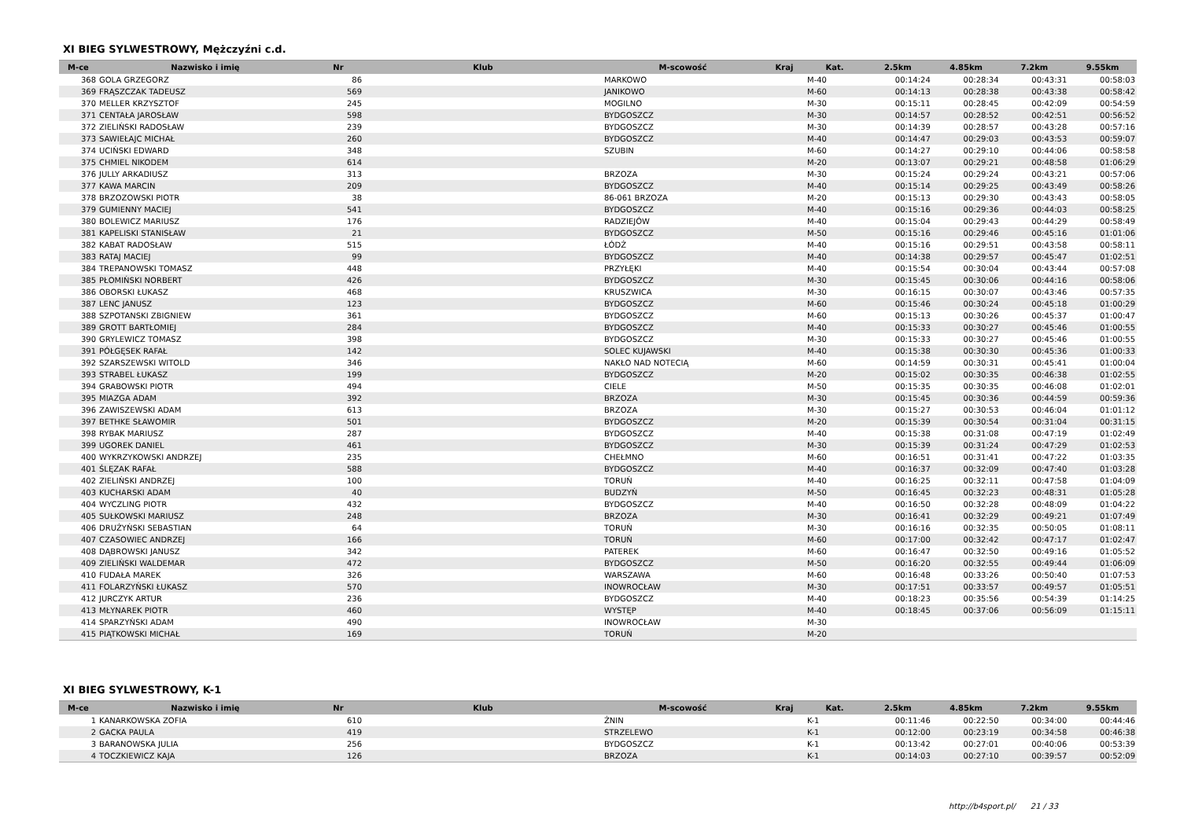XI BIEG SYLWESTROWY, Mężczyźni c.d.
| M-ce | Nazwisko i imię | Nr | Klub | M-scowość | Kraj | Kat. | 2.5km | 4.85km | 7.2km | 9.55km |
| --- | --- | --- | --- | --- | --- | --- | --- | --- | --- | --- |
| 368 | GOLA GRZEGORZ | 86 | | MARKOWO | | M-40 | 00:14:24 | 00:28:34 | 00:43:31 | 00:58:03 |
| 369 | FRĄSZCZAK TADEUSZ | 569 | | JANIKOWO | | M-60 | 00:14:13 | 00:28:38 | 00:43:38 | 00:58:42 |
| 370 | MELLER KRZYSZTOF | 245 | | MOGILNO | | M-30 | 00:15:11 | 00:28:45 | 00:42:09 | 00:54:59 |
| 371 | CENTAŁA JAROSŁAW | 598 | | BYDGOSZCZ | | M-30 | 00:14:57 | 00:28:52 | 00:42:51 | 00:56:52 |
| 372 | ZIELIŃSKI RADOSŁAW | 239 | | BYDGOSZCZ | | M-30 | 00:14:39 | 00:28:57 | 00:43:28 | 00:57:16 |
| 373 | SAWIEŁAJC MICHAŁ | 260 | | BYDGOSZCZ | | M-40 | 00:14:47 | 00:29:03 | 00:43:53 | 00:59:07 |
| 374 | UCIŃSKI EDWARD | 348 | | SZUBIN | | M-60 | 00:14:27 | 00:29:10 | 00:44:06 | 00:58:58 |
| 375 | CHMIEL NIKODEM | 614 | | | | M-20 | 00:13:07 | 00:29:21 | 00:48:58 | 01:06:29 |
| 376 | JULLY ARKADIUSZ | 313 | | BRZOZA | | M-30 | 00:15:24 | 00:29:24 | 00:43:21 | 00:57:06 |
| 377 | KAWA MARCIN | 209 | | BYDGOSZCZ | | M-40 | 00:15:14 | 00:29:25 | 00:43:49 | 00:58:26 |
| 378 | BRZOZOWSKI PIOTR | 38 | | 86-061 BRZOZA | | M-20 | 00:15:13 | 00:29:30 | 00:43:43 | 00:58:05 |
| 379 | GUMIENNY MACIEJ | 541 | | BYDGOSZCZ | | M-40 | 00:15:16 | 00:29:36 | 00:44:03 | 00:58:25 |
| 380 | BOLEWICZ MARIUSZ | 176 | | RADZIEJÓW | | M-40 | 00:15:04 | 00:29:43 | 00:44:29 | 00:58:49 |
| 381 | KAPELISKI STANISŁAW | 21 | | BYDGOSZCZ | | M-50 | 00:15:16 | 00:29:46 | 00:45:16 | 01:01:06 |
| 382 | KABAT RADOSŁAW | 515 | | ŁÓDŹ | | M-40 | 00:15:16 | 00:29:51 | 00:43:58 | 00:58:11 |
| 383 | RATAJ MACIEJ | 99 | | BYDGOSZCZ | | M-40 | 00:14:38 | 00:29:57 | 00:45:47 | 01:02:51 |
| 384 | TREPANOWSKI TOMASZ | 448 | | PRZYŁĘKI | | M-40 | 00:15:54 | 00:30:04 | 00:43:44 | 00:57:08 |
| 385 | PŁOMIŃSKI NORBERT | 426 | | BYDGOSZCZ | | M-30 | 00:15:45 | 00:30:06 | 00:44:16 | 00:58:06 |
| 386 | OBORSKI ŁUKASZ | 468 | | KRUSZWICA | | M-30 | 00:16:15 | 00:30:07 | 00:43:46 | 00:57:35 |
| 387 | LENC JANUSZ | 123 | | BYDGOSZCZ | | M-60 | 00:15:46 | 00:30:24 | 00:45:18 | 01:00:29 |
| 388 | SZPOTANSKI ZBIGNIEW | 361 | | BYDGOSZCZ | | M-60 | 00:15:13 | 00:30:26 | 00:45:37 | 01:00:47 |
| 389 | GROTT BARTŁOMIEJ | 284 | | BYDGOSZCZ | | M-40 | 00:15:33 | 00:30:27 | 00:45:46 | 01:00:55 |
| 390 | GRYLEWICZ TOMASZ | 398 | | BYDGOSZCZ | | M-30 | 00:15:33 | 00:30:27 | 00:45:46 | 01:00:55 |
| 391 | PÓŁGĘSEK RAFAŁ | 142 | | SOLEC KUJAWSKI | | M-40 | 00:15:38 | 00:30:30 | 00:45:36 | 01:00:33 |
| 392 | SZARSZEWSKI WITOLD | 346 | | NAKŁO NAD NOTECIĄ | | M-60 | 00:14:59 | 00:30:31 | 00:45:41 | 01:00:04 |
| 393 | STRABEL ŁUKASZ | 199 | | BYDGOSZCZ | | M-20 | 00:15:02 | 00:30:35 | 00:46:38 | 01:02:55 |
| 394 | GRABOWSKI PIOTR | 494 | | CIELE | | M-50 | 00:15:35 | 00:30:35 | 00:46:08 | 01:02:01 |
| 395 | MIAZGA ADAM | 392 | | BRZOZA | | M-30 | 00:15:45 | 00:30:36 | 00:44:59 | 00:59:36 |
| 396 | ZAWISZEWSKI ADAM | 613 | | BRZOZA | | M-30 | 00:15:27 | 00:30:53 | 00:46:04 | 01:01:12 |
| 397 | BETHKE SŁAWOMIR | 501 | | BYDGOSZCZ | | M-20 | 00:15:39 | 00:30:54 | 00:31:04 | 00:31:15 |
| 398 | RYBAK MARIUSZ | 287 | | BYDGOSZCZ | | M-40 | 00:15:38 | 00:31:08 | 00:47:19 | 01:02:49 |
| 399 | UGOREK DANIEL | 461 | | BYDGOSZCZ | | M-30 | 00:15:39 | 00:31:24 | 00:47:29 | 01:02:53 |
| 400 | WYKRZYKOWSKI ANDRZEJ | 235 | | CHEŁMNO | | M-60 | 00:16:51 | 00:31:41 | 00:47:22 | 01:03:35 |
| 401 | ŚLĘZAK RAFAŁ | 588 | | BYDGOSZCZ | | M-40 | 00:16:37 | 00:32:09 | 00:47:40 | 01:03:28 |
| 402 | ZIELIŃSKI ANDRZEJ | 100 | | TORUŃ | | M-40 | 00:16:25 | 00:32:11 | 00:47:58 | 01:04:09 |
| 403 | KUCHARSKI ADAM | 40 | | BUDZYŃ | | M-50 | 00:16:45 | 00:32:23 | 00:48:31 | 01:05:28 |
| 404 | WYCZLING PIOTR | 432 | | BYDGOSZCZ | | M-40 | 00:16:50 | 00:32:28 | 00:48:09 | 01:04:22 |
| 405 | SUŁKOWSKI MARIUSZ | 248 | | BRZOZA | | M-30 | 00:16:41 | 00:32:29 | 00:49:21 | 01:07:49 |
| 406 | DRUŻYŃSKI SEBASTIAN | 64 | | TORUŃ | | M-30 | 00:16:16 | 00:32:35 | 00:50:05 | 01:08:11 |
| 407 | CZASOWIEC ANDRZEJ | 166 | | TORUŃ | | M-60 | 00:17:00 | 00:32:42 | 00:47:17 | 01:02:47 |
| 408 | DĄBROWSKI JANUSZ | 342 | | PATEREK | | M-60 | 00:16:47 | 00:32:50 | 00:49:16 | 01:05:52 |
| 409 | ZIELIŃSKI WALDEMAR | 472 | | BYDGOSZCZ | | M-50 | 00:16:20 | 00:32:55 | 00:49:44 | 01:06:09 |
| 410 | FUDAŁA MAREK | 326 | | WARSZAWA | | M-60 | 00:16:48 | 00:33:26 | 00:50:40 | 01:07:53 |
| 411 | FOLARZYŃSKI ŁUKASZ | 570 | | INOWROCŁAW | | M-30 | 00:17:51 | 00:33:57 | 00:49:57 | 01:05:51 |
| 412 | JURCZYK ARTUR | 236 | | BYDGOSZCZ | | M-40 | 00:18:23 | 00:35:56 | 00:54:39 | 01:14:25 |
| 413 | MŁYNAREK PIOTR | 460 | | WYSTĘP | | M-40 | 00:18:45 | 00:37:06 | 00:56:09 | 01:15:11 |
| 414 | SPARZYŃSKI ADAM | 490 | | INOWROCŁAW | | M-30 | | | | |
| 415 | PIĄTKOWSKI MICHAŁ | 169 | | TORUŃ | | M-20 | | | | |
XI BIEG SYLWESTROWY, K-1
| M-ce | Nazwisko i imię | Nr | Klub | M-scowość | Kraj | Kat. | 2.5km | 4.85km | 7.2km | 9.55km |
| --- | --- | --- | --- | --- | --- | --- | --- | --- | --- | --- |
| 1 | KANARKOWSKA ZOFIA | 610 | | ŻNIN | | K-1 | 00:11:46 | 00:22:50 | 00:34:00 | 00:44:46 |
| 2 | GACKA PAULA | 419 | | STRZELEWO | | K-1 | 00:12:00 | 00:23:19 | 00:34:58 | 00:46:38 |
| 3 | BARANOWSKA JULIA | 256 | | BYDGOSZCZ | | K-1 | 00:13:42 | 00:27:01 | 00:40:06 | 00:53:39 |
| 4 | TOCZKIEWICZ KAJA | 126 | | BRZOZA | | K-1 | 00:14:03 | 00:27:10 | 00:39:57 | 00:52:09 |
http://b4sport.pl/ 21 / 33